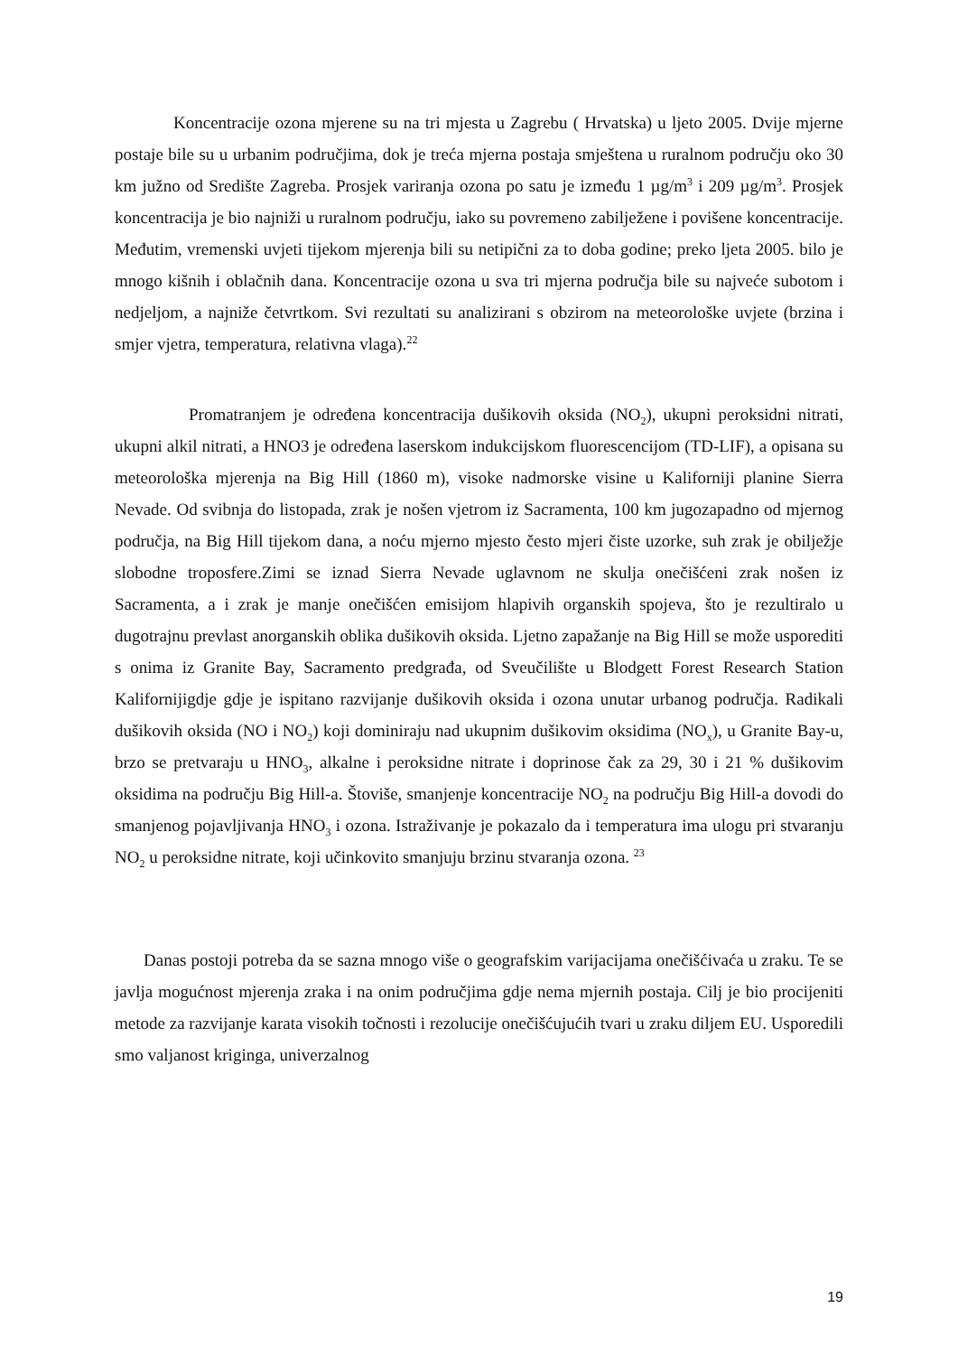Koncentracije ozona mjerene su na tri mjesta u Zagrebu ( Hrvatska) u ljeto 2005. Dvije mjerne postaje bile su u urbanim područjima, dok je treća mjerna postaja smještena u ruralnom području oko 30 km južno od Središte Zagreba. Prosjek variranja ozona po satu je između 1 µg/m<sup>3</sup> i 209 µg/m<sup>3</sup>. Prosjek koncentracija je bio najniži u ruralnom području, iako su povremeno zabilježene i povišene koncentracije. Međutim, vremenski uvjeti tijekom mjerenja bili su netipični za to doba godine; preko ljeta 2005. bilo je mnogo kišnih i oblačnih dana. Koncentracije ozona u sva tri mjerna područja bile su najveće subotom i nedjeljom, a najniže četvrtkom. Svi rezultati su analizirani s obzirom na meteorološke uvjete (brzina i smjer vjetra, temperatura, relativna vlaga).<sup>22</sup>
Promatranjem je određena koncentracija dušikovih oksida (NO<sub>2</sub>), ukupni peroksidni nitrati, ukupni alkil nitrati, a HNO3 je određena laserskom indukcijskom fluorescencijom (TD-LIF), a opisana su meteorološka mjerenja na Big Hill (1860 m), visoke nadmorske visine u Kaliforniji planine Sierra Nevade. Od svibnja do listopada, zrak je nošen vjetrom iz Sacramenta, 100 km jugozapadno od mjernog područja, na Big Hill tijekom dana, a noću mjerno mjesto često mjeri čiste uzorke, suh zrak je obilježje slobodne troposfere.Zimi se iznad Sierra Nevade uglavnom ne skulja onečišćeni zrak nošen iz Sacramenta, a i zrak je manje onečišćen emisijom hlapivih organskih spojeva, što je rezultiralo u dugotrajnu prevlast anorganskih oblika dušikovih oksida. Ljetno zapažanje na Big Hill se može usporediti s onima iz Granite Bay, Sacramento predgrađa, od Sveučilište u Blodgett Forest Research Station Kalifornijigdje gdje je ispitano razvijanje dušikovih oksida i ozona unutar urbanog područja. Radikali dušikovih oksida (NO i NO<sub>2</sub>) koji dominiraju nad ukupnim dušikovim oksidima (NO<sub>x</sub>), u Granite Bay-u, brzo se pretvaraju u HNO<sub>3</sub>, alkalne i peroksidne nitrate i doprinose čak za 29, 30 i 21 % dušikovim oksidima na području Big Hill-a. Štoviše, smanjenje koncentracije NO<sub>2</sub> na području Big Hill-a dovodi do smanjenog pojavljivanja HNO<sub>3</sub> i ozona. Istraživanje je pokazalo da i temperatura ima ulogu pri stvaranju NO<sub>2</sub> u peroksidne nitrate, koji učinkovito smanjuju brzinu stvaranja ozona. <sup>23</sup>
Danas postoji potreba da se sazna mnogo više o geografskim varijacijama onečišćivaća u zraku. Te se javlja mogućnost mjerenja zraka i na onim područjima gdje nema mjernih postaja. Cilj je bio procijeniti metode za razvijanje karata visokih točnosti i rezolucije onečišćujućih tvari u zraku diljem EU. Usporedili smo valjanost kriginga, univerzalnog
19